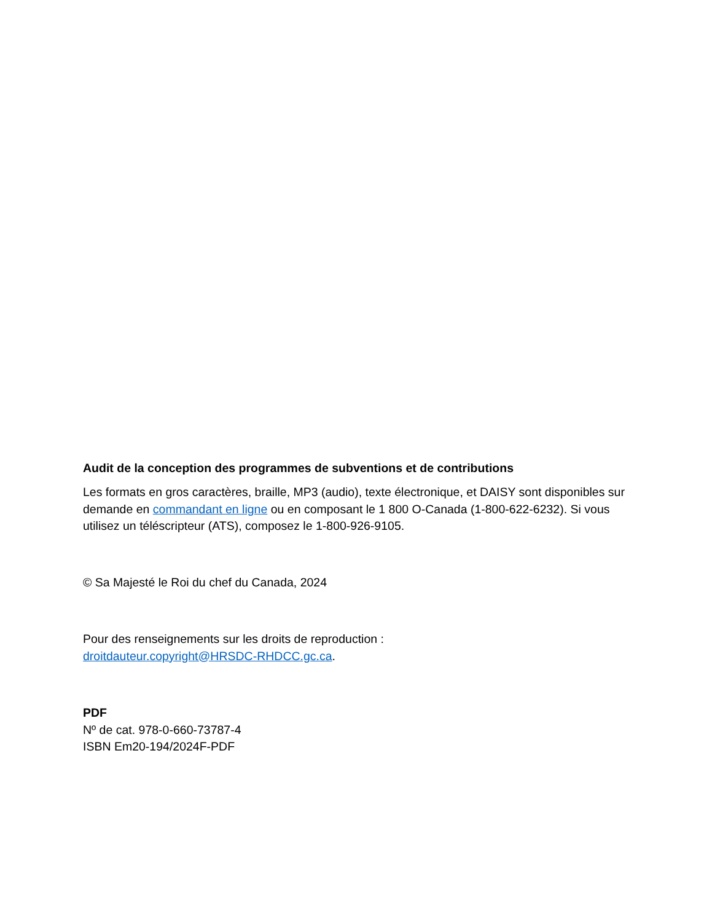Audit de la conception des programmes de subventions et de contributions
Les formats en gros caractères, braille, MP3 (audio), texte électronique, et DAISY sont disponibles sur demande en commandant en ligne ou en composant le 1 800 O-Canada (1-800-622-6232). Si vous utilisez un téléscripteur (ATS), composez le 1-800-926-9105.
© Sa Majesté le Roi du chef du Canada, 2024
Pour des renseignements sur les droits de reproduction :
droitdauteur.copyright@HRSDC-RHDCC.gc.ca.
PDF
Nº de cat. 978-0-660-73787-4
ISBN Em20-194/2024F-PDF